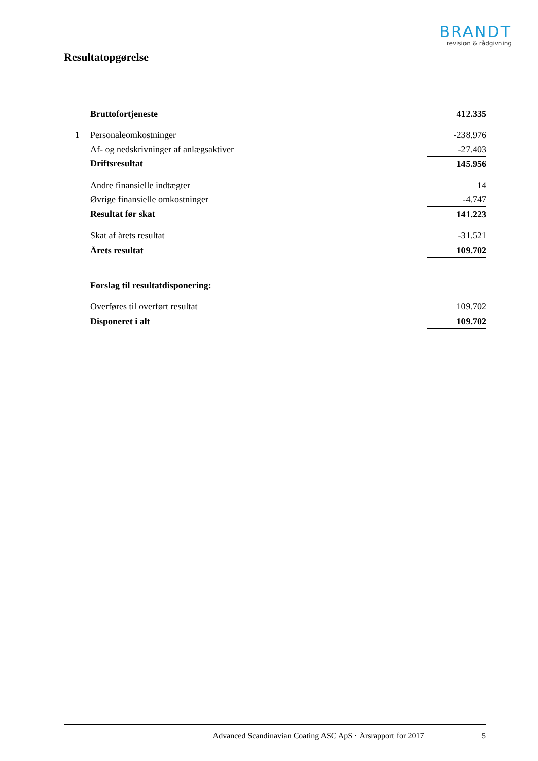BRANDT
revision & rådgivning
Resultatopgørelse
| | Bruttofortjeneste | 412.335 |
| 1 | Personaleomkostninger | -238.976 |
| | Af- og nedskrivninger af anlægsaktiver | -27.403 |
| | Driftsresultat | 145.956 |
| | Andre finansielle indtægter | 14 |
| | Øvrige finansielle omkostninger | -4.747 |
| | Resultat før skat | 141.223 |
| | Skat af årets resultat | -31.521 |
| | Årets resultat | 109.702 |
| | Forslag til resultatdisponering: | |
| | Overføres til overført resultat | 109.702 |
| | Disponeret i alt | 109.702 |
Advanced Scandinavian Coating ASC ApS · Årsrapport for 2017 5